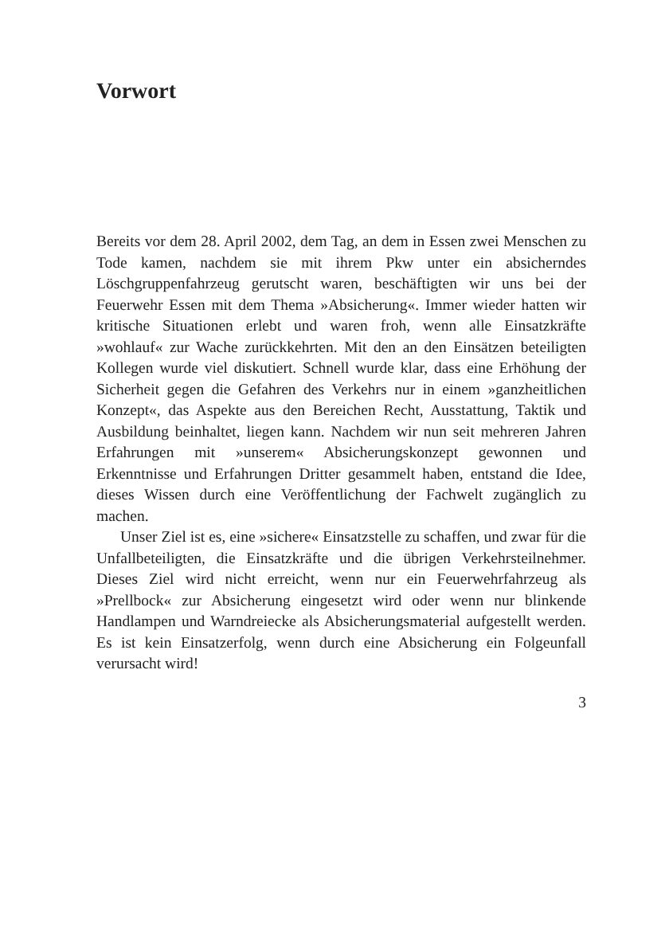Vorwort
Bereits vor dem 28. April 2002, dem Tag, an dem in Essen zwei Menschen zu Tode kamen, nachdem sie mit ihrem Pkw unter ein absicherndes Löschgruppenfahrzeug gerutscht waren, beschäftigten wir uns bei der Feuerwehr Essen mit dem Thema »Absicherung«. Immer wieder hatten wir kritische Situationen erlebt und waren froh, wenn alle Einsatzkräfte »wohlauf« zur Wache zurückkehrten. Mit den an den Einsätzen beteiligten Kollegen wurde viel diskutiert. Schnell wurde klar, dass eine Erhöhung der Sicherheit gegen die Gefahren des Verkehrs nur in einem »ganzheitlichen Konzept«, das Aspekte aus den Bereichen Recht, Ausstattung, Taktik und Ausbildung beinhaltet, liegen kann. Nachdem wir nun seit mehreren Jahren Erfahrungen mit »unserem« Absicherungskonzept gewonnen und Erkenntnisse und Erfahrungen Dritter gesammelt haben, entstand die Idee, dieses Wissen durch eine Veröffentlichung der Fachwelt zugänglich zu machen.
Unser Ziel ist es, eine »sichere« Einsatzstelle zu schaffen, und zwar für die Unfallbeteiligten, die Einsatzkräfte und die übrigen Verkehrsteilnehmer. Dieses Ziel wird nicht erreicht, wenn nur ein Feuerwehrfahrzeug als »Prellbock« zur Absicherung eingesetzt wird oder wenn nur blinkende Handlampen und Warndreiecke als Absicherungsmaterial aufgestellt werden. Es ist kein Einsatzerfolg, wenn durch eine Absicherung ein Folgeunfall verursacht wird!
3